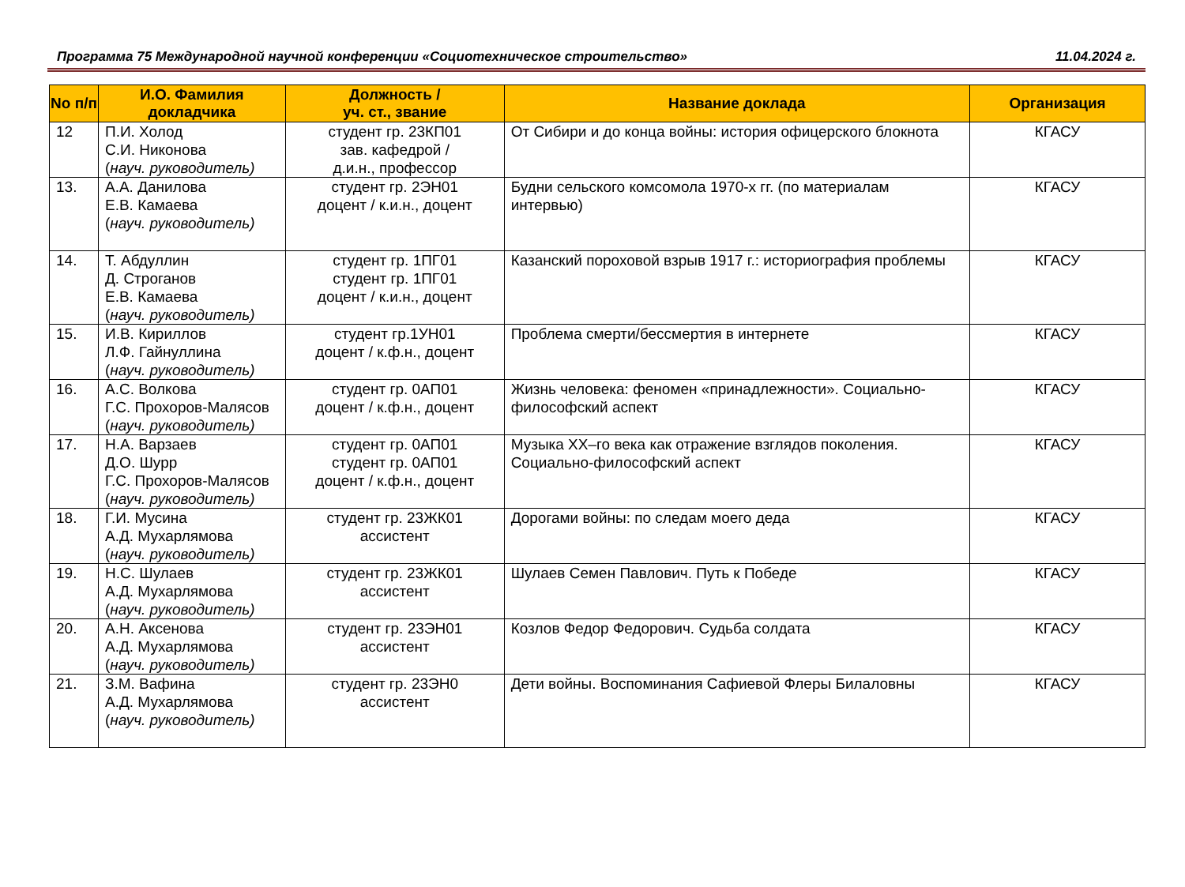Программа 75 Международной научной конференции «Социотехническое строительство» 11.04.2024 г.
| No п/п | И.О. Фамилия докладчика | Должность / уч. ст., звание | Название доклада | Организация |
| --- | --- | --- | --- | --- |
| 12 | П.И. Холод С.И. Никонова ( науч. руководитель) | студент гр. 23КП01 зав. кафедрой / д.и.н., профессор | От Сибири и до конца войны: история офицерского блокнота | КГАСУ |
| 13. | А.А. Данилова Е.В. Камаева ( науч. руководитель) | студент гр. 2ЭН01 доцент / к.и.н., доцент | Будни сельского комсомола 1970-х гг. (по материалам интервью) | КГАСУ |
| 14. | Т. Абдуллин Д. Строганов Е.В. Камаева ( науч. руководитель) | студент гр. 1ПГ01 студент гр. 1ПГ01 доцент / к.и.н., доцент | Казанский пороховой взрыв 1917 г.: историография проблемы | КГАСУ |
| 15. | И.В. Кириллов Л.Ф. Гайнуллина ( науч. руководитель) | студент гр.1УН01 доцент / к.ф.н., доцент | Проблема смерти/бессмертия в интернете | КГАСУ |
| 16. | А.С. Волкова Г.С. Прохоров-Малясов ( науч. руководитель) | студент гр. 0АП01 доцент / к.ф.н., доцент | Жизнь человека: феномен «принадлежности». Социально-философский аспект | КГАСУ |
| 17. | Н.А. Варзаев Д.О. Шурр Г.С. Прохоров-Малясов ( науч. руководитель) | студент гр. 0АП01 студент гр. 0АП01 доцент / к.ф.н., доцент | Музыка XX–го века как отражение взглядов поколения. Социально-философский аспект | КГАСУ |
| 18. | Г.И. Мусина А.Д. Мухарлямова ( науч. руководитель) | студент гр. 23ЖК01 ассистент | Дорогами войны: по следам моего деда | КГАСУ |
| 19. | Н.С. Шулаев А.Д. Мухарлямова ( науч. руководитель) | студент гр. 23ЖК01 ассистент | Шулаев Семен Павлович. Путь к Победе | КГАСУ |
| 20. | А.Н. Аксенова А.Д. Мухарлямова ( науч. руководитель) | студент гр. 23ЭН01 ассистент | Козлов Федор Федорович. Судьба солдата | КГАСУ |
| 21. | З.М. Вафина А.Д. Мухарлямова ( науч. руководитель) | студент гр. 23ЭН0 ассистент | Дети войны. Воспоминания Сафиевой Флеры Билаловны | КГАСУ |